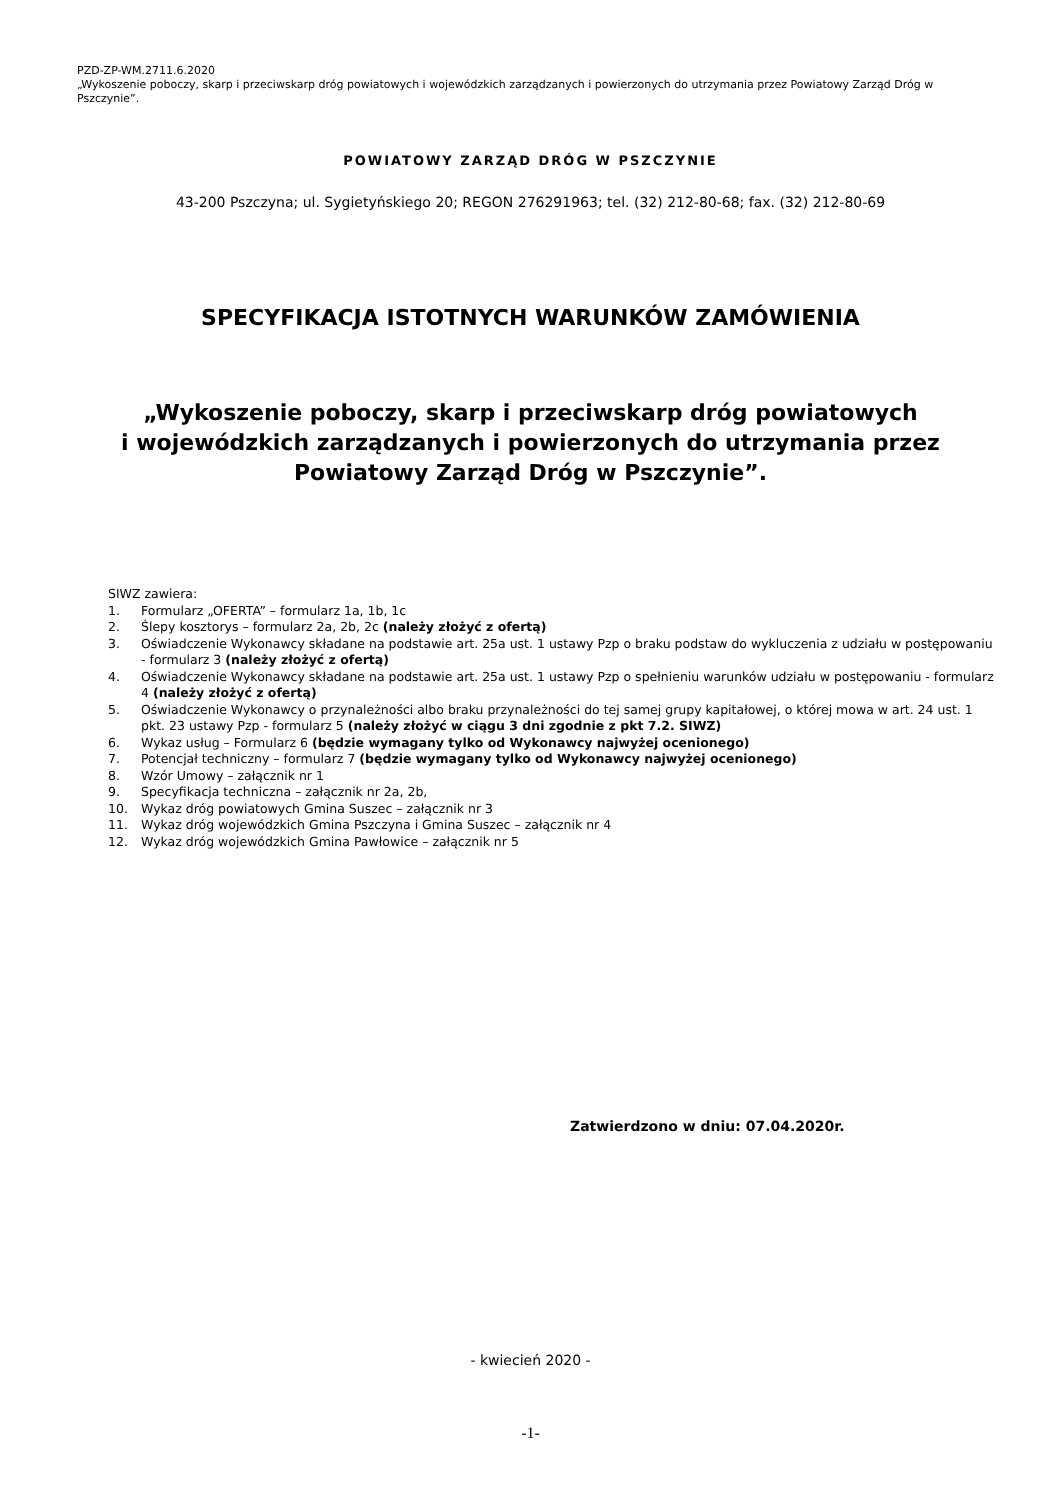PZD-ZP-WM.2711.6.2020
„Wykoszenie poboczy, skarp i przeciwskarp dróg powiatowych i wojewódzkich zarządzanych i powierzonych do utrzymania przez Powiatowy Zarząd Dróg w Pszczynie”.
POWIATOWY ZARZĄD DRÓG W PSZCZYNIE
43-200 Pszczyna; ul. Sygietyńskiego 20; REGON 276291963; tel. (32) 212-80-68; fax. (32) 212-80-69
SPECYFIKACJA ISTOTNYCH WARUNKÓW ZAMÓWIENIA
„Wykoszenie poboczy, skarp i przeciwskarp dróg powiatowych
i wojewódzkich zarządzanych i powierzonych do utrzymania przez
Powiatowy Zarząd Dróg w Pszczynie”.
SIWZ zawiera:
1. Formularz „OFERTA” – formularz 1a, 1b, 1c
2. Ślepy kosztorys – formularz 2a, 2b, 2c (należy złożyć z ofertą)
3. Oświadczenie Wykonawcy składane na podstawie art. 25a ust. 1 ustawy Pzp o braku podstaw do wykluczenia z udziału w postępowaniu - formularz 3 (należy złożyć z ofertą)
4. Oświadczenie Wykonawcy składane na podstawie art. 25a ust. 1 ustawy Pzp o spełnieniu warunków udziału w postępowaniu - formularz 4 (należy złożyć z ofertą)
5. Oświadczenie Wykonawcy o przynależności albo braku przynależności do tej samej grupy kapitałowej, o której mowa w art. 24 ust. 1 pkt. 23 ustawy Pzp - formularz 5 (należy złożyć w ciągu 3 dni zgodnie z pkt 7.2. SIWZ)
6. Wykaz usług – Formularz 6 (będzie wymagany tylko od Wykonawcy najwyżej ocenionego)
7. Potencjał techniczny – formularz 7 (będzie wymagany tylko od Wykonawcy najwyżej ocenionego)
8. Wzór Umowy – załącznik nr 1
9. Specyfikacja techniczna – załącznik nr 2a, 2b,
10. Wykaz dróg powiatowych Gmina Suszec – załącznik nr 3
11. Wykaz dróg wojewódzkich Gmina Pszczyna i Gmina Suszec – załącznik nr 4
12. Wykaz dróg wojewódzkich Gmina Pawłowice – załącznik nr 5
Zatwierdzono w dniu: 07.04.2020r.
- kwiecień 2020 -
-1-